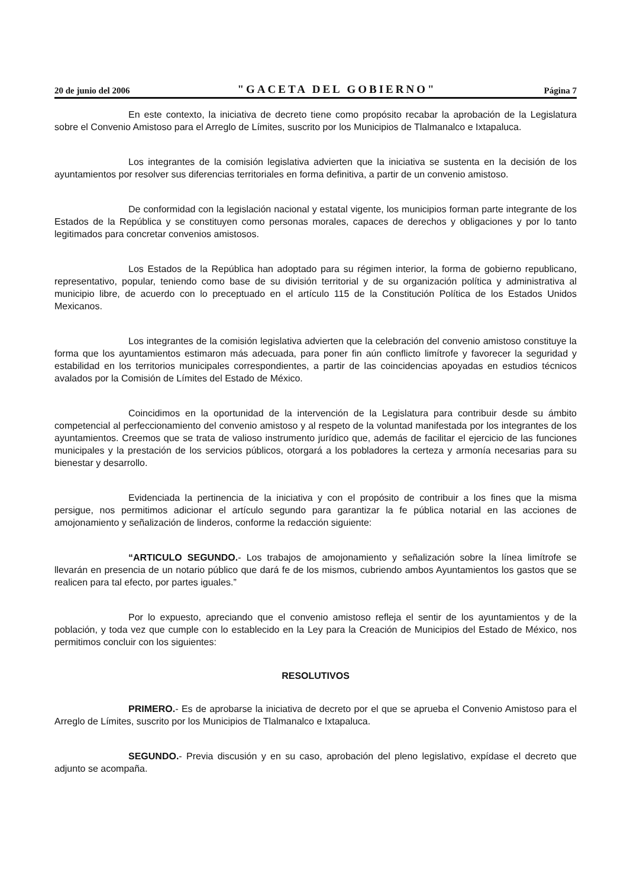20 de junio del 2006 "GACETA DEL GOBIERNO" Página 7
En este contexto, la iniciativa de decreto tiene como propósito recabar la aprobación de la Legislatura sobre el Convenio Amistoso para el Arreglo de Límites, suscrito por los Municipios de Tlalmanalco e Ixtapaluca.
Los integrantes de la comisión legislativa advierten que la iniciativa se sustenta en la decisión de los ayuntamientos por resolver sus diferencias territoriales en forma definitiva, a partir de un convenio amistoso.
De conformidad con la legislación nacional y estatal vigente, los municipios forman parte integrante de los Estados de la República y se constituyen como personas morales, capaces de derechos y obligaciones y por lo tanto legitimados para concretar convenios amistosos.
Los Estados de la República han adoptado para su régimen interior, la forma de gobierno republicano, representativo, popular, teniendo como base de su división territorial y de su organización política y administrativa al municipio libre, de acuerdo con lo preceptuado en el artículo 115 de la Constitución Política de los Estados Unidos Mexicanos.
Los integrantes de la comisión legislativa advierten que la celebración del convenio amistoso constituye la forma que los ayuntamientos estimaron más adecuada, para poner fin aún conflicto limítrofe y favorecer la seguridad y estabilidad en los territorios municipales correspondientes, a partir de las coincidencias apoyadas en estudios técnicos avalados por la Comisión de Límites del Estado de México.
Coincidimos en la oportunidad de la intervención de la Legislatura para contribuir desde su ámbito competencial al perfeccionamiento del convenio amistoso y al respeto de la voluntad manifestada por los integrantes de los ayuntamientos. Creemos que se trata de valioso instrumento jurídico que, además de facilitar el ejercicio de las funciones municipales y la prestación de los servicios públicos, otorgará a los pobladores la certeza y armonía necesarias para su bienestar y desarrollo.
Evidenciada la pertinencia de la iniciativa y con el propósito de contribuir a los fines que la misma persigue, nos permitimos adicionar el artículo segundo para garantizar la fe pública notarial en las acciones de amojonamiento y señalización de linderos, conforme la redacción siguiente:
“ARTICULO SEGUNDO.- Los trabajos de amojonamiento y señalización sobre la línea limítrofe se llevarán en presencia de un notario público que dará fe de los mismos, cubriendo ambos Ayuntamientos los gastos que se realicen para tal efecto, por partes iguales.”
Por lo expuesto, apreciando que el convenio amistoso refleja el sentir de los ayuntamientos y de la población, y toda vez que cumple con lo establecido en la Ley para la Creación de Municipios del Estado de México, nos permitimos concluir con los siguientes:
RESOLUTIVOS
PRIMERO.- Es de aprobarse la iniciativa de decreto por el que se aprueba el Convenio Amistoso para el Arreglo de Límites, suscrito por los Municipios de Tlalmanalco e Ixtapaluca.
SEGUNDO.- Previa discusión y en su caso, aprobación del pleno legislativo, expídase el decreto que adjunto se acompaña.